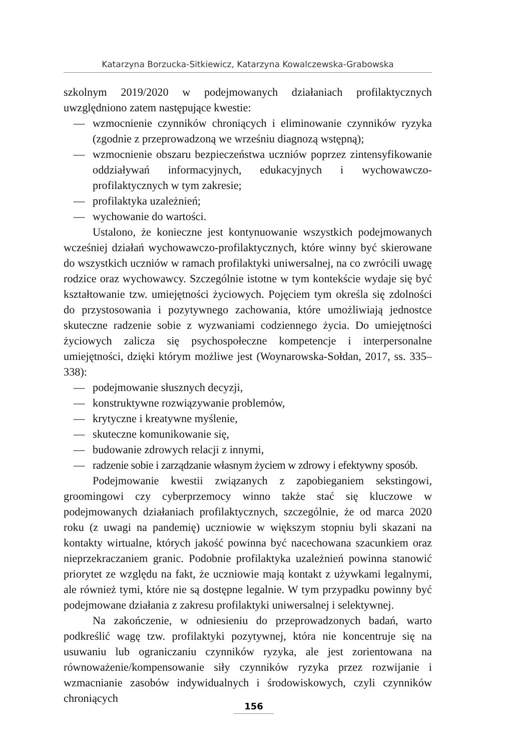Katarzyna Borzucka-Sitkiewicz, Katarzyna Kowalczewska-Grabowska
szkolnym 2019/2020 w podejmowanych działaniach profilaktycznych uwzględniono zatem następujące kwestie:
— wzmocnienie czynników chroniących i eliminowanie czynników ryzyka (zgodnie z przeprowadzoną we wrześniu diagnozą wstępną);
— wzmocnienie obszaru bezpieczeństwa uczniów poprzez zintensyfikowanie oddziaływań informacyjnych, edukacyjnych i wychowawczo-profilaktycznych w tym zakresie;
— profilaktyka uzależnień;
— wychowanie do wartości.
Ustalono, że konieczne jest kontynuowanie wszystkich podejmowanych wcześniej działań wychowawczo-profilaktycznych, które winny być skierowane do wszystkich uczniów w ramach profilaktyki uniwersalnej, na co zwrócili uwagę rodzice oraz wychowawcy. Szczególnie istotne w tym kontekście wydaje się być kształtowanie tzw. umiejętności życiowych. Pojęciem tym określa się zdolności do przystosowania i pozytywnego zachowania, które umożliwiają jednostce skuteczne radzenie sobie z wyzwaniami codziennego życia. Do umiejętności życiowych zalicza się psychospołeczne kompetencje i interpersonalne umiejętności, dzięki którym możliwe jest (Woynarowska-Sołdan, 2017, ss. 335–338):
— podejmowanie słusznych decyzji,
— konstruktywne rozwiązywanie problemów,
— krytyczne i kreatywne myślenie,
— skuteczne komunikowanie się,
— budowanie zdrowych relacji z innymi,
— radzenie sobie i zarządzanie własnym życiem w zdrowy i efektywny sposób.
Podejmowanie kwestii związanych z zapobieganiem sekstingowi, groomingowi czy cyberprzemocy winno także stać się kluczowe w podejmowanych działaniach profilaktycznych, szczególnie, że od marca 2020 roku (z uwagi na pandemię) uczniowie w większym stopniu byli skazani na kontakty wirtualne, których jakość powinna być nacechowana szacunkiem oraz nieprzekraczaniem granic. Podobnie profilaktyka uzależnień powinna stanowić priorytet ze względu na fakt, że uczniowie mają kontakt z używkami legalnymi, ale również tymi, które nie są dostępne legalnie. W tym przypadku powinny być podejmowane działania z zakresu profilaktyki uniwersalnej i selektywnej.
Na zakończenie, w odniesieniu do przeprowadzonych badań, warto podkreślić wagę tzw. profilaktyki pozytywnej, która nie koncentruje się na usuwaniu lub ograniczaniu czynników ryzyka, ale jest zorientowana na równoważenie/kompensowanie siły czynników ryzyka przez rozwijanie i wzmacnianie zasobów indywidualnych i środowiskowych, czyli czynników chroniących
156